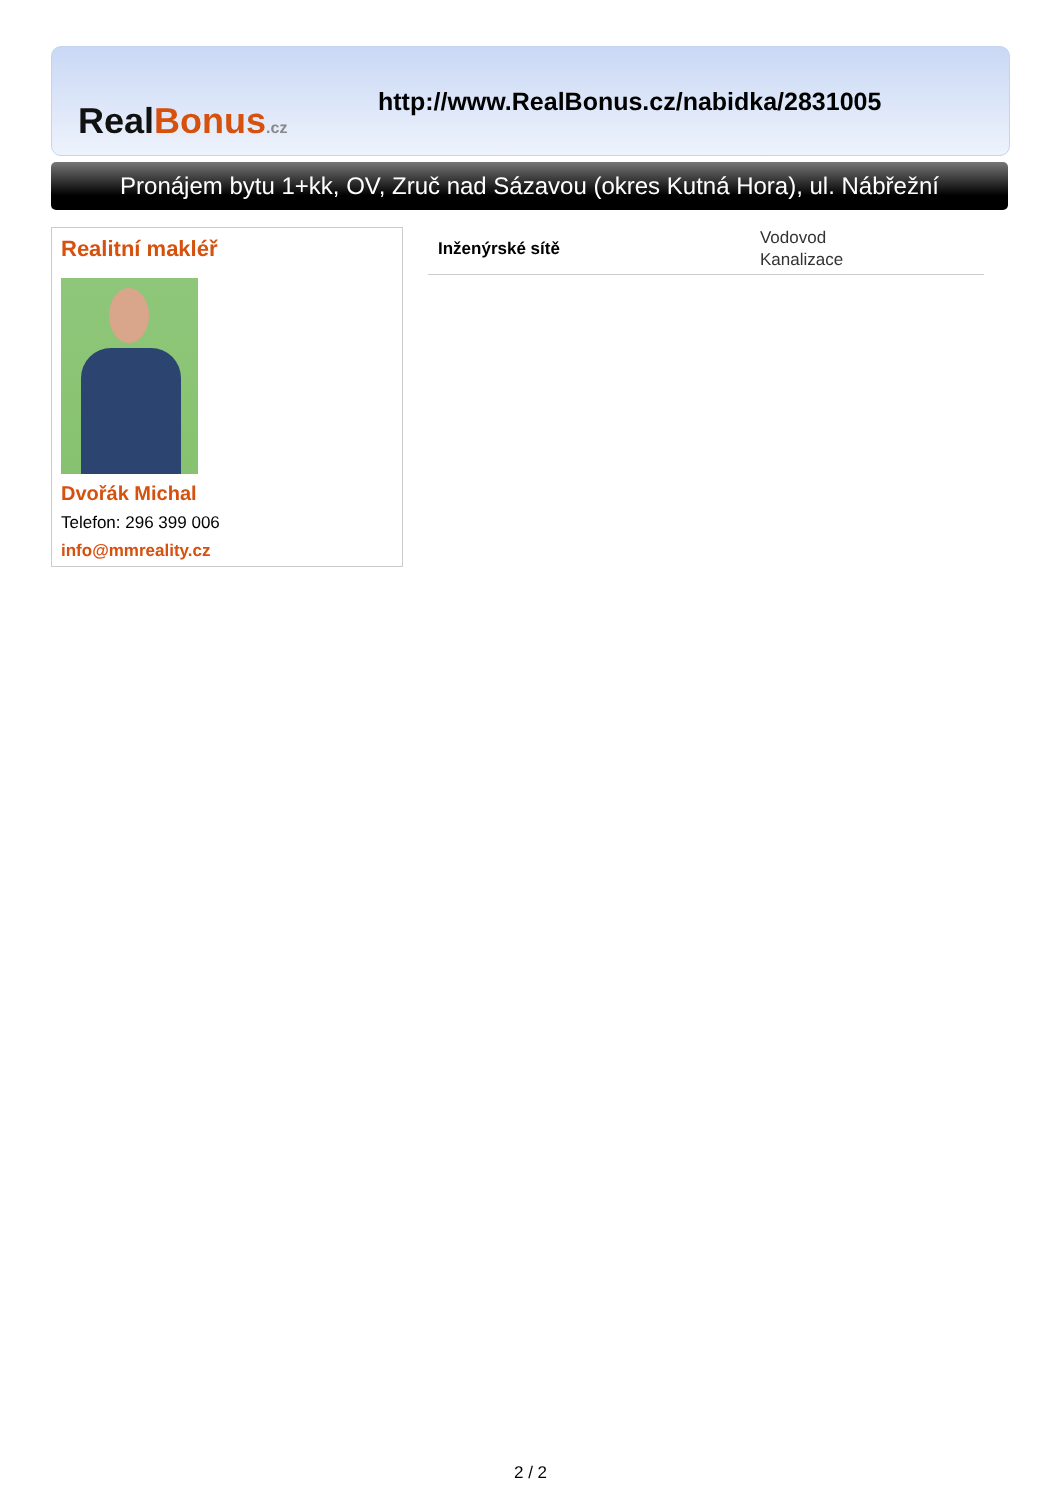Real Bonus.cz
http://www.RealBonus.cz/nabidka/2831005
Pronájem bytu 1+kk, OV, Zruč nad Sázavou (okres Kutná Hora), ul. Nábřežní
Realitní makléř
Dvořák Michal
Telefon: 296 399 006
info@mmreality.cz
| Inženýrské sítě | Vodovod Kanalizace |
2 / 2